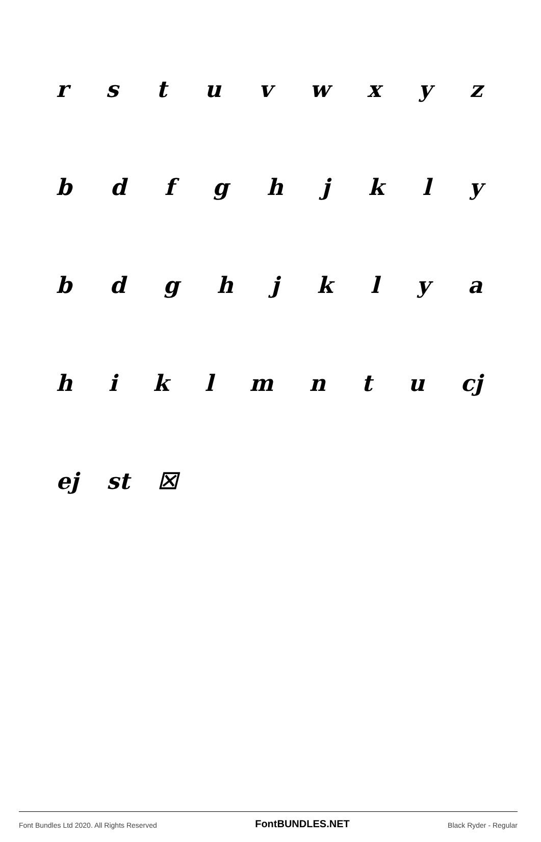rstuvwxyz
bdfghjkly
bdghjklya
hiklmntu cj
ej st ☒
Font Bundles Ltd 2020. All Rights Reserved FontBUNDLES.NET Black Ryder - Regular